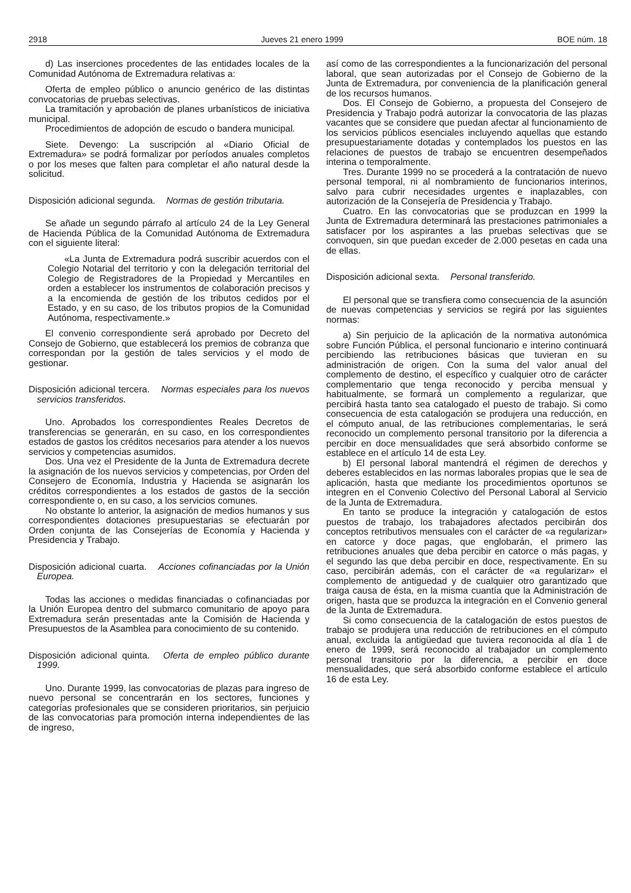2918 Jueves 21 enero 1999 BOE núm. 18
d) Las inserciones procedentes de las entidades locales de la Comunidad Autónoma de Extremadura relativas a:
Oferta de empleo público o anuncio genérico de las distintas convocatorias de pruebas selectivas.
La tramitación y aprobación de planes urbanísticos de iniciativa municipal.
Procedimientos de adopción de escudo o bandera municipal.
Siete. Devengo: La suscripción al «Diario Oficial de Extremadura» se podrá formalizar por períodos anuales completos o por los meses que falten para completar el año natural desde la solicitud.
Disposición adicional segunda. Normas de gestión tributaria.
Se añade un segundo párrafo al artículo 24 de la Ley General de Hacienda Pública de la Comunidad Autónoma de Extremadura con el siguiente literal:
«La Junta de Extremadura podrá suscribir acuerdos con el Colegio Notarial del territorio y con la delegación territorial del Colegio de Registradores de la Propiedad y Mercantiles en orden a establecer los instrumentos de colaboración precisos y a la encomienda de gestión de los tributos cedidos por el Estado, y en su caso, de los tributos propios de la Comunidad Autónoma, respectivamente.»
El convenio correspondiente será aprobado por Decreto del Consejo de Gobierno, que establecerá los premios de cobranza que correspondan por la gestión de tales servicios y el modo de gestionar.
Disposición adicional tercera. Normas especiales para los nuevos servicios transferidos.
Uno. Aprobados los correspondientes Reales Decretos de transferencias se generarán, en su caso, en los correspondientes estados de gastos los créditos necesarios para atender a los nuevos servicios y competencias asumidos.
Dos. Una vez el Presidente de la Junta de Extremadura decrete la asignación de los nuevos servicios y competencias, por Orden del Consejero de Economía, Industria y Hacienda se asignarán los créditos correspondientes a los estados de gastos de la sección correspondiente o, en su caso, a los servicios comunes.
No obstante lo anterior, la asignación de medios humanos y sus correspondientes dotaciones presupuestarias se efectuarán por Orden conjunta de las Consejerías de Economía y Hacienda y Presidencia y Trabajo.
Disposición adicional cuarta. Acciones cofinanciadas por la Unión Europea.
Todas las acciones o medidas financiadas o cofinanciadas por la Unión Europea dentro del submarco comunitario de apoyo para Extremadura serán presentadas ante la Comisión de Hacienda y Presupuestos de la Asamblea para conocimiento de su contenido.
Disposición adicional quinta. Oferta de empleo público durante 1999.
Uno. Durante 1999, las convocatorias de plazas para ingreso de nuevo personal se concentrarán en los sectores, funciones y categorías profesionales que se consideren prioritarios, sin perjuicio de las convocatorias para promoción interna independientes de las de ingreso,
así como de las correspondientes a la funcionarización del personal laboral, que sean autorizadas por el Consejo de Gobierno de la Junta de Extremadura, por conveniencia de la planificación general de los recursos humanos.
Dos. El Consejo de Gobierno, a propuesta del Consejero de Presidencia y Trabajo podrá autorizar la convocatoria de las plazas vacantes que se considere que puedan afectar al funcionamiento de los servicios públicos esenciales incluyendo aquellas que estando presupuestariamente dotadas y contemplados los puestos en las relaciones de puestos de trabajo se encuentren desempeñados interina o temporalmente.
Tres. Durante 1999 no se procederá a la contratación de nuevo personal temporal, ni al nombramiento de funcionarios interinos, salvo para cubrir necesidades urgentes e inaplazables, con autorización de la Consejería de Presidencia y Trabajo.
Cuatro. En las convocatorias que se produzcan en 1999 la Junta de Extremadura determinará las prestaciones patrimoniales a satisfacer por los aspirantes a las pruebas selectivas que se convoquen, sin que puedan exceder de 2.000 pesetas en cada una de ellas.
Disposición adicional sexta. Personal transferido.
El personal que se transfiera como consecuencia de la asunción de nuevas competencias y servicios se regirá por las siguientes normas:
a) Sin perjuicio de la aplicación de la normativa autonómica sobre Función Pública, el personal funcionario e interino continuará percibiendo las retribuciones básicas que tuvieran en su administración de origen. Con la suma del valor anual del complemento de destino, el específico y cualquier otro de carácter complementario que tenga reconocido y perciba mensual y habitualmente, se formará un complemento a regularizar, que percibirá hasta tanto sea catalogado el puesto de trabajo. Si como consecuencia de esta catalogación se produjera una reducción, en el cómputo anual, de las retribuciones complementarias, le será reconocido un complemento personal transitorio por la diferencia a percibir en doce mensualidades que será absorbido conforme se establece en el artículo 14 de esta Ley.
b) El personal laboral mantendrá el régimen de derechos y deberes establecidos en las normas laborales propias que le sea de aplicación, hasta que mediante los procedimientos oportunos se integren en el Convenio Colectivo del Personal Laboral al Servicio de la Junta de Extremadura.
En tanto se produce la integración y catalogación de estos puestos de trabajo, los trabajadores afectados percibirán dos conceptos retributivos mensuales con el carácter de «a regularizar» en catorce y doce pagas, que englobarán, el primero las retribuciones anuales que deba percibir en catorce o más pagas, y el segundo las que deba percibir en doce, respectivamente. En su caso, percibirán además, con el carácter de «a regularizar» el complemento de antiguedad y de cualquier otro garantizado que traiga causa de ésta, en la misma cuantía que la Administración de origen, hasta que se produzca la integración en el Convenio general de la Junta de Extremadura.
Si como consecuencia de la catalogación de estos puestos de trabajo se produjera una reducción de retribuciones en el cómputo anual, excluida la antigüedad que tuviera reconocida al día 1 de enero de 1999, será reconocido al trabajador un complemento personal transitorio por la diferencia, a percibir en doce mensualidades, que será absorbido conforme establece el artículo 16 de esta Ley.